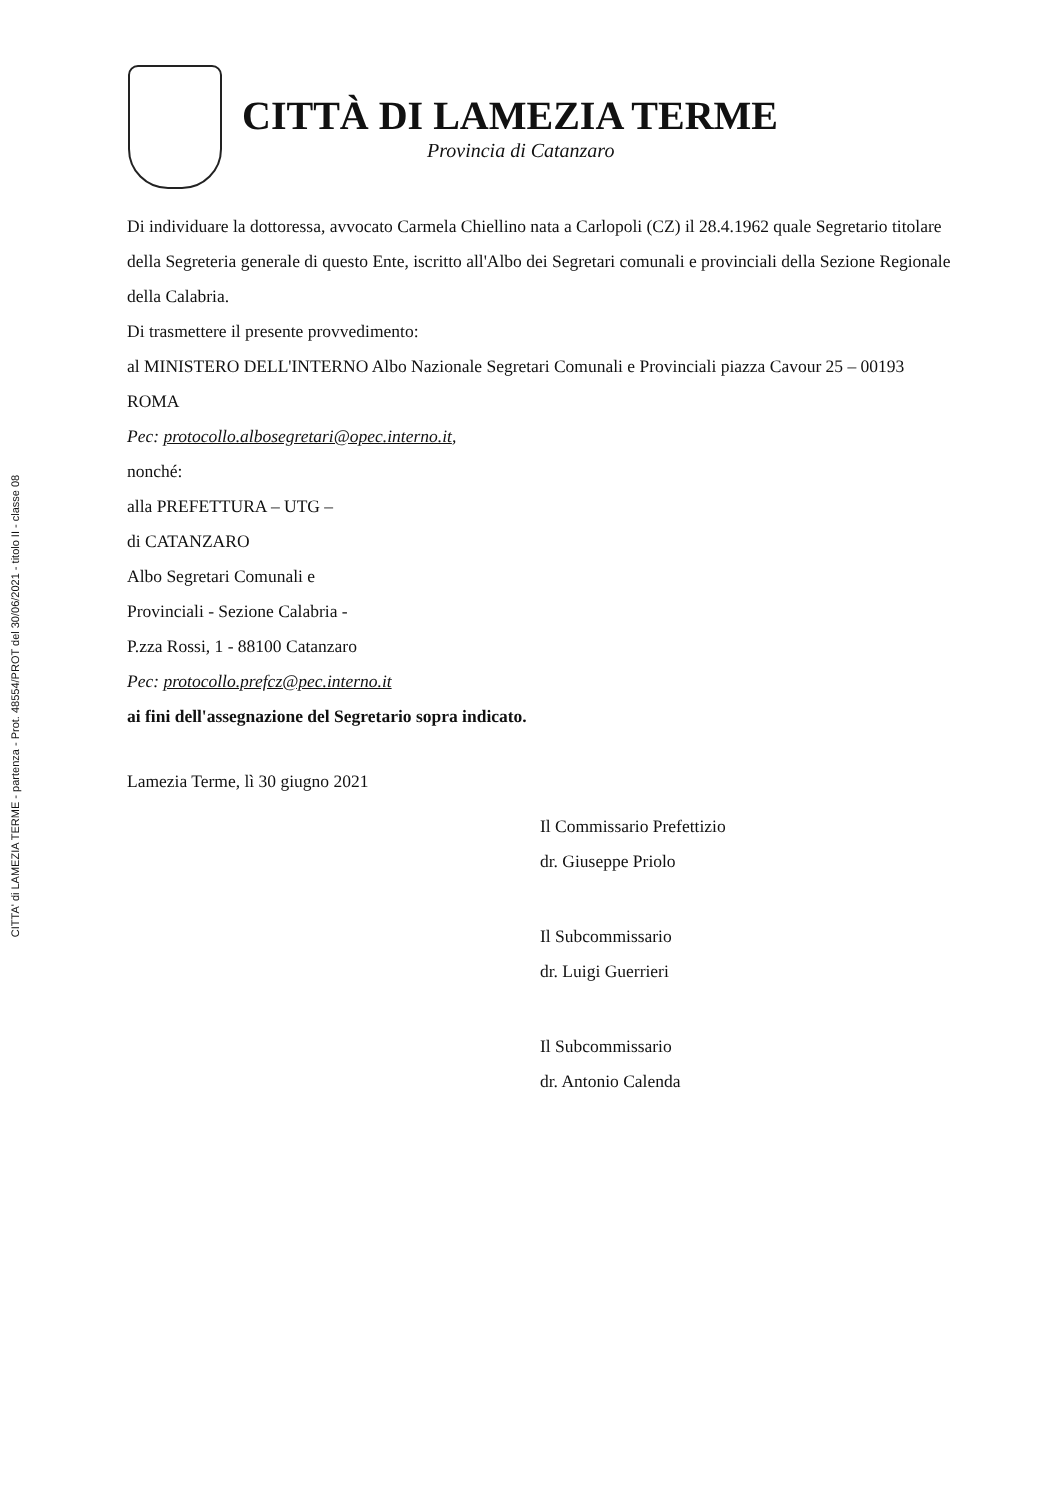CITTA' di LAMEZIA TERME - partenza - Prot. 48554/PROT del 30/06/2021 - titolo II - classe 08
CITTÀ DI LAMEZIA TERME
Provincia di Catanzaro
Di individuare la dottoressa, avvocato Carmela Chiellino nata a Carlopoli (CZ) il 28.4.1962 quale Segretario titolare della Segreteria generale di questo Ente, iscritto all'Albo dei Segretari comunali e provinciali della Sezione Regionale della Calabria.
Di trasmettere il presente provvedimento:
al MINISTERO DELL'INTERNO Albo Nazionale Segretari Comunali e Provinciali piazza Cavour 25 – 00193 ROMA
Pec: protocollo.albosegretari@opec.interno.it,
nonché:
alla PREFETTURA – UTG –
di CATANZARO
Albo Segretari Comunali e
Provinciali - Sezione Calabria -
P.zza Rossi, 1 - 88100 Catanzaro
Pec: protocollo.prefcz@pec.interno.it
ai fini dell'assegnazione del Segretario sopra indicato.
Lamezia Terme, lì 30 giugno 2021
Il Commissario Prefettizio
dr. Giuseppe Priolo
Il Subcommissario
dr. Luigi Guerrieri
Il Subcommissario
dr. Antonio Calenda